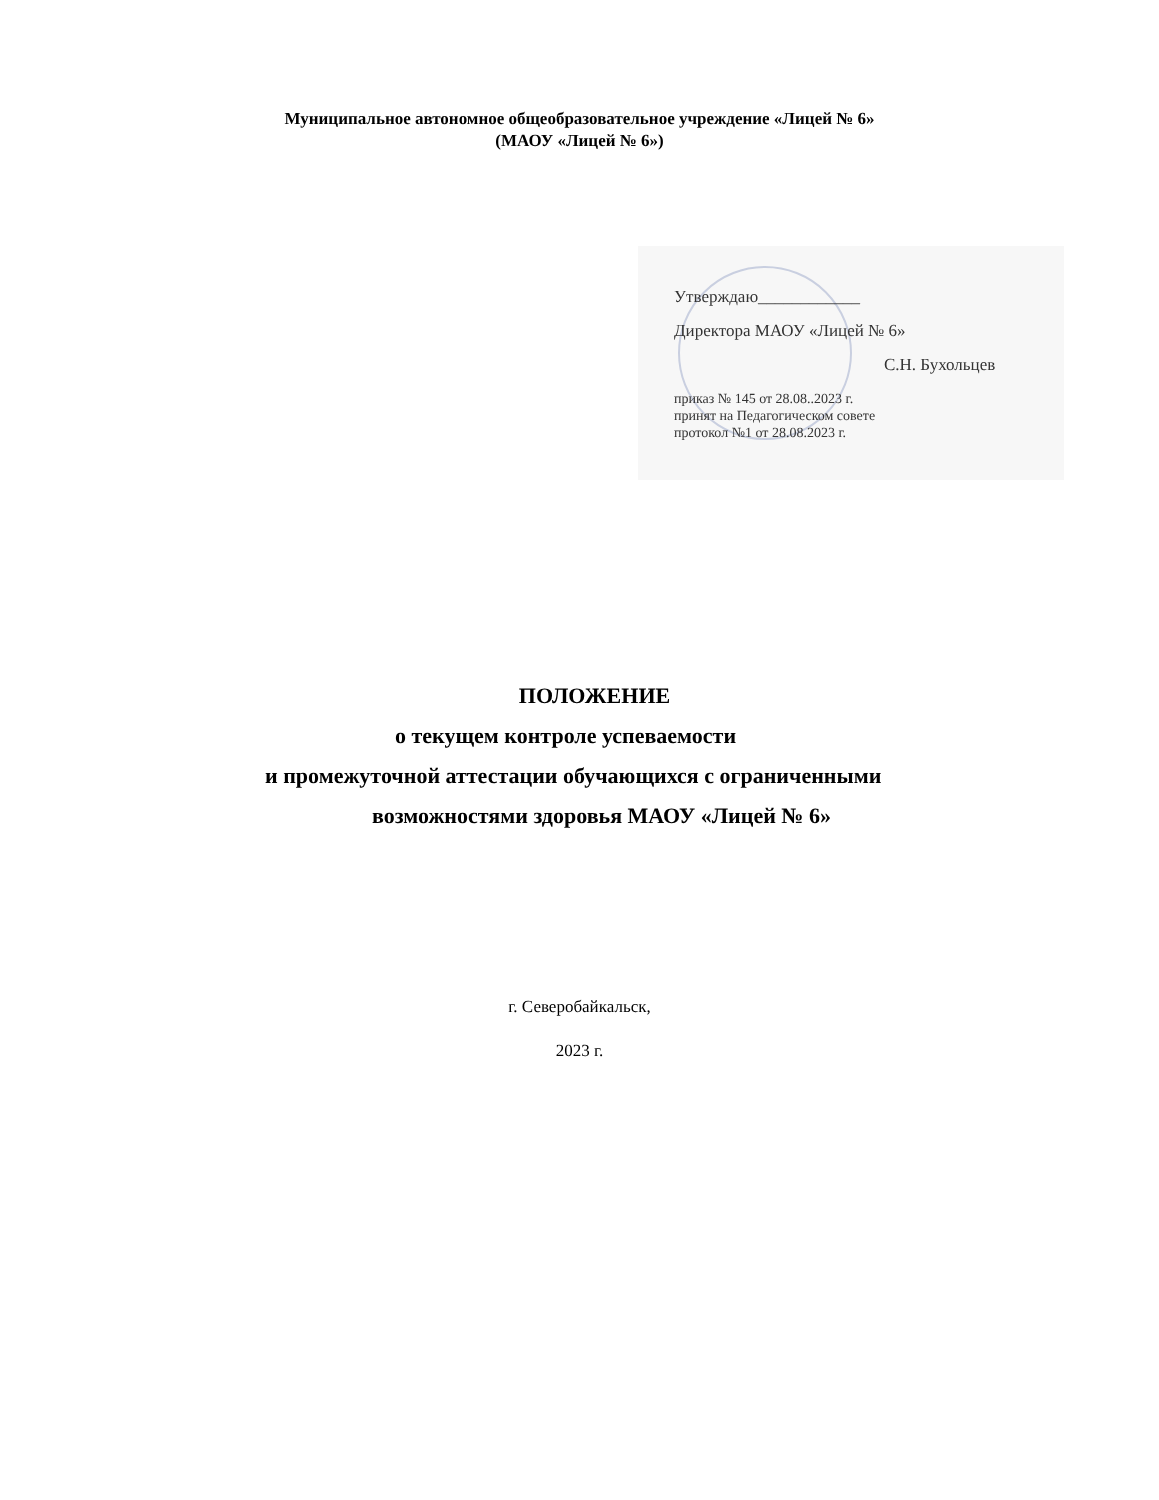Муниципальное автономное общеобразовательное учреждение «Лицей № 6»
(МАОУ «Лицей № 6»)
Утверждаю____________
Директора МАОУ «Лицей № 6»
С.Н. Бухольцев
приказ № 145 от 28.08..2023 г.
принят на Педагогическом совете
протокол №1 от 28.08.2023 г.
ПОЛОЖЕНИЕ
о текущем контроле успеваемости
и промежуточной аттестации обучающихся с ограниченными
возможностями здоровья МАОУ «Лицей № 6»
г. Северобайкальск,
2023 г.